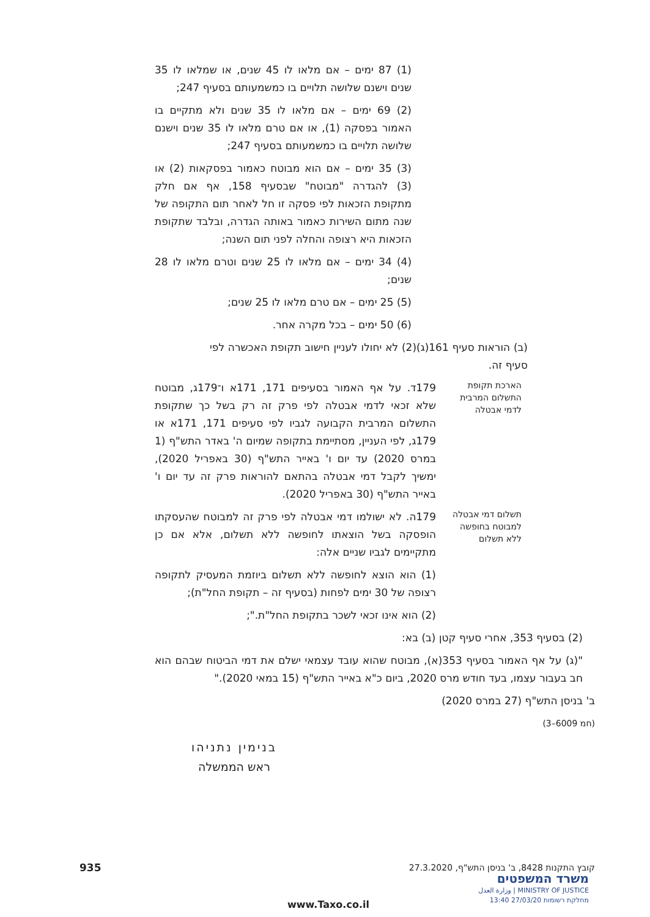(1) 87 ימים – אם מלאו לו 45 שנים, או שמלאו לו 35 שנים וישנם שלושה תלויים בו כמשמעותם בסעיף 247;
(2) 69 ימים – אם מלאו לו 35 שנים ולא מתקיים בו האמור בפסקה (1), או אם טרם מלאו לו 35 שנים וישנם שלושה תלויים בו כמשמעותם בסעיף 247;
(3) 35 ימים – אם הוא מבוטח כאמור בפסקאות (2) או (3) להגדרה "מבוטח" שבסעיף 158, אף אם חלק מתקופת הזכאות לפי פסקה זו חל לאחר תום התקופה של שנה מתום השירות כאמור באותה הגדרה, ובלבד שתקופת הזכאות היא רצופה והחלה לפני תום השנה;
(4) 34 ימים – אם מלאו לו 25 שנים וטרם מלאו לו 28 שנים;
(5) 25 ימים – אם טרם מלאו לו 25 שנים;
(6) 50 ימים – בכל מקרה אחר.
(ב) הוראות סעיף 161(ג)(2) לא יחולו לעניין חישוב תקופת האכשרה לפי סעיף זה.
הארכת תקופת התשלום המרבית לדמי אבטלה
179ד. על אף האמור בסעיפים 171, 171א ו־179ג, מבוטח שלא זכאי לדמי אבטלה לפי פרק זה רק בשל כך שתקופת התשלום המרבית הקבועה לגביו לפי סעיפים 171, 171א או 179ג, לפי העניין, מסתיימת בתקופה שמיום ה' באדר התש"ף (1 במרס 2020) עד יום ו' באייר התש"ף (30 באפריל 2020), ימשיך לקבל דמי אבטלה בהתאם להוראות פרק זה עד יום ו' באייר התש"ף (30 באפריל 2020).
תשלום דמי אבטלה למבוטח בחופשה ללא תשלום
179ה. לא ישולמו דמי אבטלה לפי פרק זה למבוטח שהעסקתו הופסקה בשל הוצאתו לחופשה ללא תשלום, אלא אם כן מתקיימים לגביו שניים אלה:
(1) הוא הוצא לחופשה ללא תשלום ביוזמת המעסיק לתקופה רצופה של 30 ימים לפחות (בסעיף זה – תקופת החל"ת);
(2) הוא אינו זכאי לשכר בתקופת החל"ת.";
(2) בסעיף 353, אחרי סעיף קטן (ב) בא:
"(ג) על אף האמור בסעיף 353(א), מבוטח שהוא עובד עצמאי ישלם את דמי הביטוח שבהם הוא חב בעבור עצמו, בעד חודש מרס 2020, ביום כ"א באייר התש"ף (15 במאי 2020)."
ב' בניסן התש"ף (27 במרס 2020)
(חמ 6009–3)
בנימין נתניהו
ראש הממשלה
קובץ התקנות 8428, ב' בניסן התש"ף, 27.3.2020 935
משרד המשפטים
MINISTRY OF JUSTICE | وزارة العدل
מחלקת רשומות 27/03/20 13:40
www.Taxo.co.il